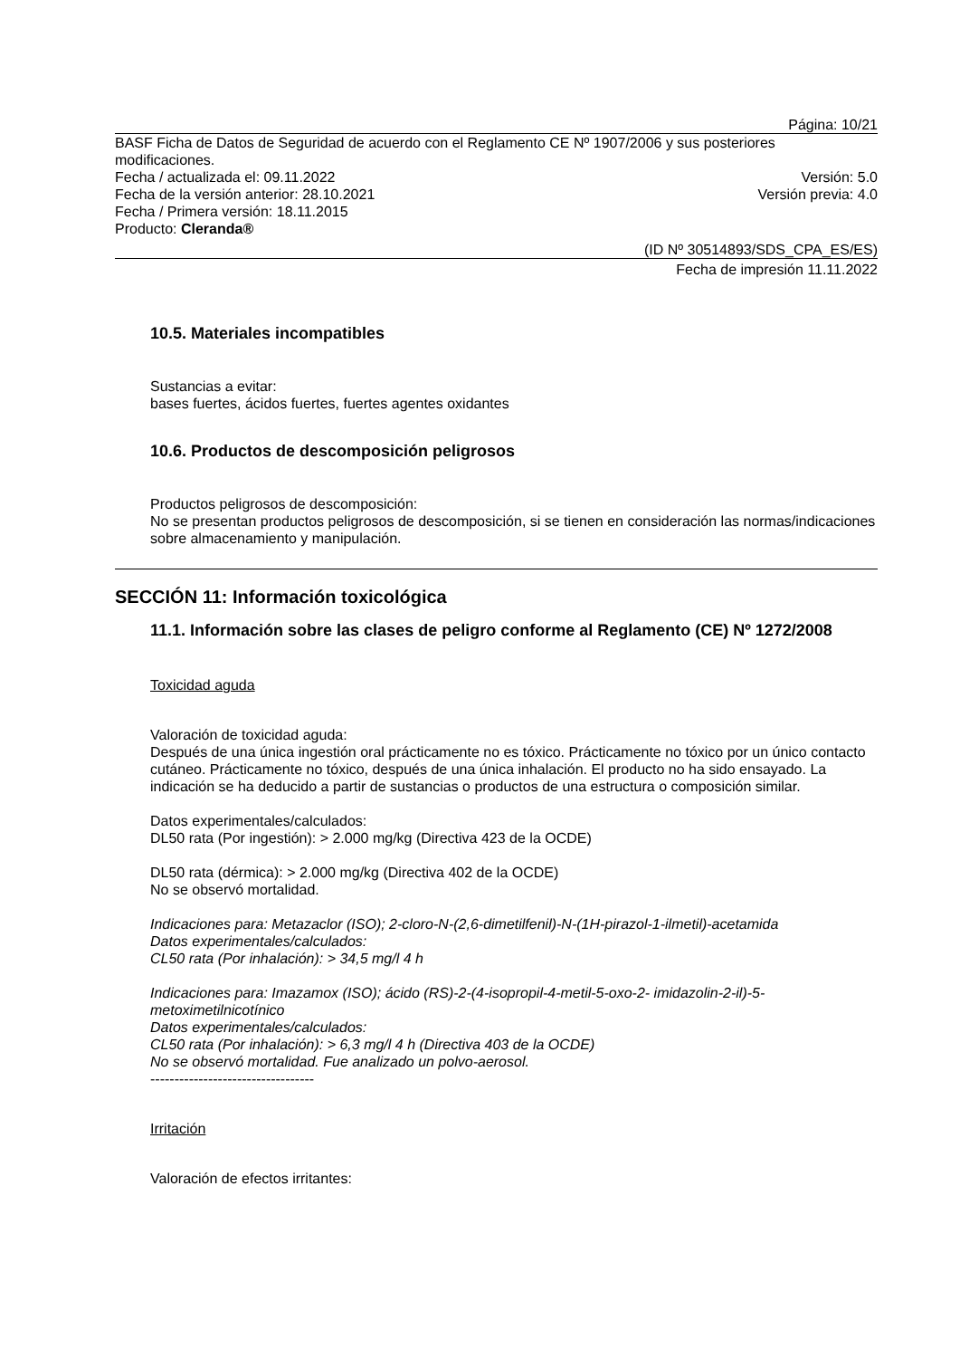Página: 10/21
BASF Ficha de Datos de Seguridad de acuerdo con el Reglamento CE Nº 1907/2006 y sus posteriores modificaciones.
Fecha / actualizada el: 09.11.2022 Versión: 5.0
Fecha de la versión anterior: 28.10.2021 Versión previa: 4.0
Fecha / Primera versión: 18.11.2015
Producto: Cleranda®
(ID Nº 30514893/SDS_CPA_ES/ES)
Fecha de impresión 11.11.2022
10.5. Materiales incompatibles
Sustancias a evitar:
bases fuertes, ácidos fuertes, fuertes agentes oxidantes
10.6. Productos de descomposición peligrosos
Productos peligrosos de descomposición:
No se presentan productos peligrosos de descomposición, si se tienen en consideración las normas/indicaciones sobre almacenamiento y manipulación.
SECCIÓN 11: Información toxicológica
11.1. Información sobre las clases de peligro conforme al Reglamento (CE) Nº 1272/2008
Toxicidad aguda
Valoración de toxicidad aguda:
Después de una única ingestión oral prácticamente no es tóxico. Prácticamente no tóxico por un único contacto cutáneo. Prácticamente no tóxico, después de una única inhalación. El producto no ha sido ensayado. La indicación se ha deducido a partir de sustancias o productos de una estructura o composición similar.
Datos experimentales/calculados:
DL50 rata (Por ingestión): > 2.000 mg/kg (Directiva 423 de la OCDE)
DL50 rata (dérmica): > 2.000 mg/kg (Directiva 402 de la OCDE)
No se observó mortalidad.
Indicaciones para: Metazaclor (ISO); 2-cloro-N-(2,6-dimetilfenil)-N-(1H-pirazol-1-ilmetil)-acetamida
Datos experimentales/calculados:
CL50 rata (Por inhalación): > 34,5 mg/l 4 h
Indicaciones para: Imazamox (ISO); ácido (RS)-2-(4-isopropil-4-metil-5-oxo-2- imidazolin-2-il)-5-metoximetilnicotínico
Datos experimentales/calculados:
CL50 rata (Por inhalación): > 6,3 mg/l 4 h (Directiva 403 de la OCDE)
No se observó mortalidad. Fue analizado un polvo-aerosol.
----------------------------------
Irritación
Valoración de efectos irritantes: